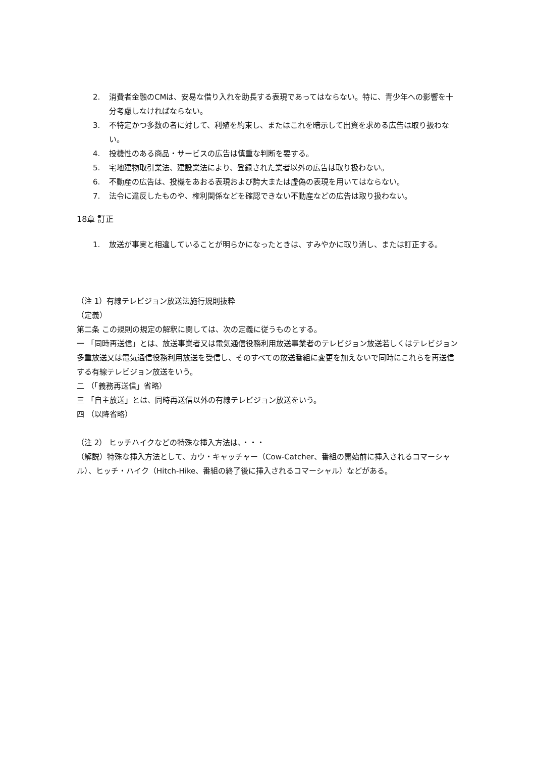2. 消費者金融のCMは、安易な借り入れを助長する表現であってはならない。特に、青少年への影響を十分考慮しなければならない。
3. 不特定かつ多数の者に対して、利殖を約束し、またはこれを暗示して出資を求める広告は取り扱わない。
4. 投機性のある商品・サービスの広告は慎重な判断を要する。
5. 宅地建物取引業法、建設業法により、登録された業者以外の広告は取り扱わない。
6. 不動産の広告は、投機をあおる表現および誇大または虚偽の表現を用いてはならない。
7. 法令に違反したものや、権利関係などを確認できない不動産などの広告は取り扱わない。
18章 訂正
1. 放送が事実と相違していることが明らかになったときは、すみやかに取り消し、または訂正する。
（注 1）有線テレビジョン放送法施行規則抜粋
（定義）
第二条 この規則の規定の解釈に関しては、次の定義に従うものとする。
一 「同時再送信」とは、放送事業者又は電気通信役務利用放送事業者のテレビジョン放送若しくはテレビジョン多重放送又は電気通信役務利用放送を受信し、そのすべての放送番組に変更を加えないで同時にこれらを再送信する有線テレビジョン放送をいう。
二 （「義務再送信」省略）
三 「自主放送」とは、同時再送信以外の有線テレビジョン放送をいう。
四 （以降省略）
（注 2） ヒッチハイクなどの特殊な挿入方法は、・・・
（解説）特殊な挿入方法として、カウ・キャッチャー（Cow-Catcher、番組の開始前に挿入されるコマーシャル）、ヒッチ・ハイク（Hitch-Hike、番組の終了後に挿入されるコマーシャル）などがある。